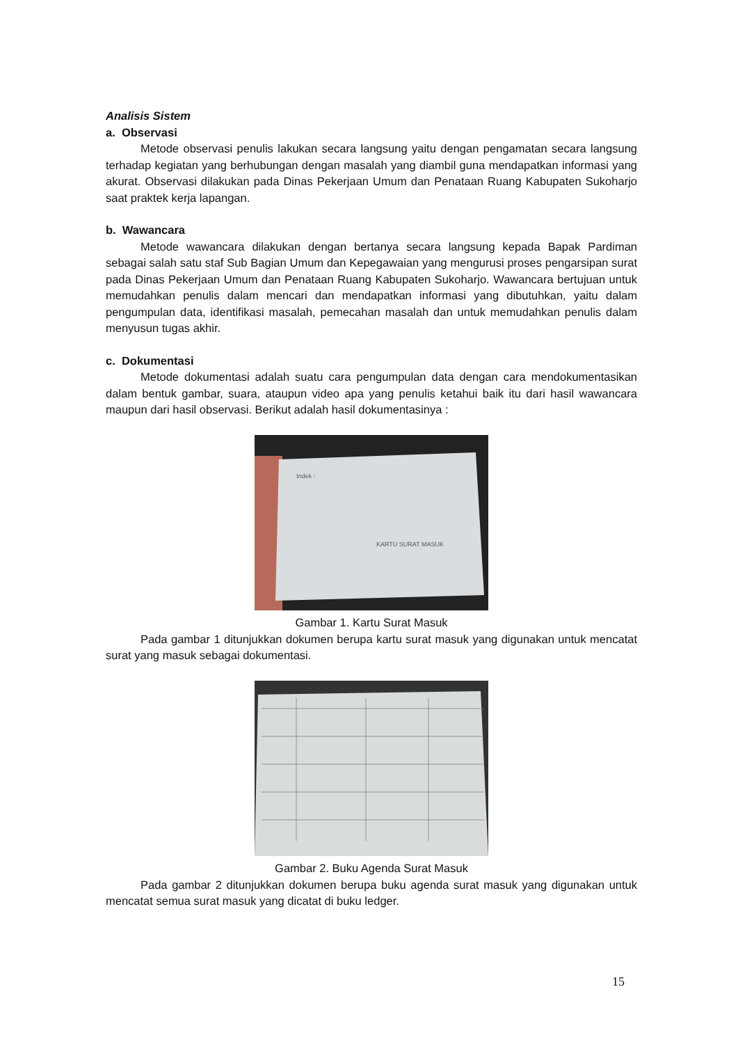Analisis Sistem
a. Observasi
Metode observasi penulis lakukan secara langsung yaitu dengan pengamatan secara langsung terhadap kegiatan yang berhubungan dengan masalah yang diambil guna mendapatkan informasi yang akurat. Observasi dilakukan pada Dinas Pekerjaan Umum dan Penataan Ruang Kabupaten Sukoharjo saat praktek kerja lapangan.
b. Wawancara
Metode wawancara dilakukan dengan bertanya secara langsung kepada Bapak Pardiman sebagai salah satu staf Sub Bagian Umum dan Kepegawaian yang mengurusi proses pengarsipan surat pada Dinas Pekerjaan Umum dan Penataan Ruang Kabupaten Sukoharjo. Wawancara bertujuan untuk memudahkan penulis dalam mencari dan mendapatkan informasi yang dibutuhkan, yaitu dalam pengumpulan data, identifikasi masalah, pemecahan masalah dan untuk memudahkan penulis dalam menyusun tugas akhir.
c. Dokumentasi
Metode dokumentasi adalah suatu cara pengumpulan data dengan cara mendokumentasikan dalam bentuk gambar, suara, ataupun video apa yang penulis ketahui baik itu dari hasil wawancara maupun dari hasil observasi. Berikut adalah hasil dokumentasinya :
Indek :
KARTU SURAT MASUK
Gambar 1. Kartu Surat Masuk
Pada gambar 1 ditunjukkan dokumen berupa kartu surat masuk yang digunakan untuk mencatat surat yang masuk sebagai dokumentasi.
Gambar 2. Buku Agenda Surat Masuk
Pada gambar 2 ditunjukkan dokumen berupa buku agenda surat masuk yang digunakan untuk mencatat semua surat masuk yang dicatat di buku ledger.
15